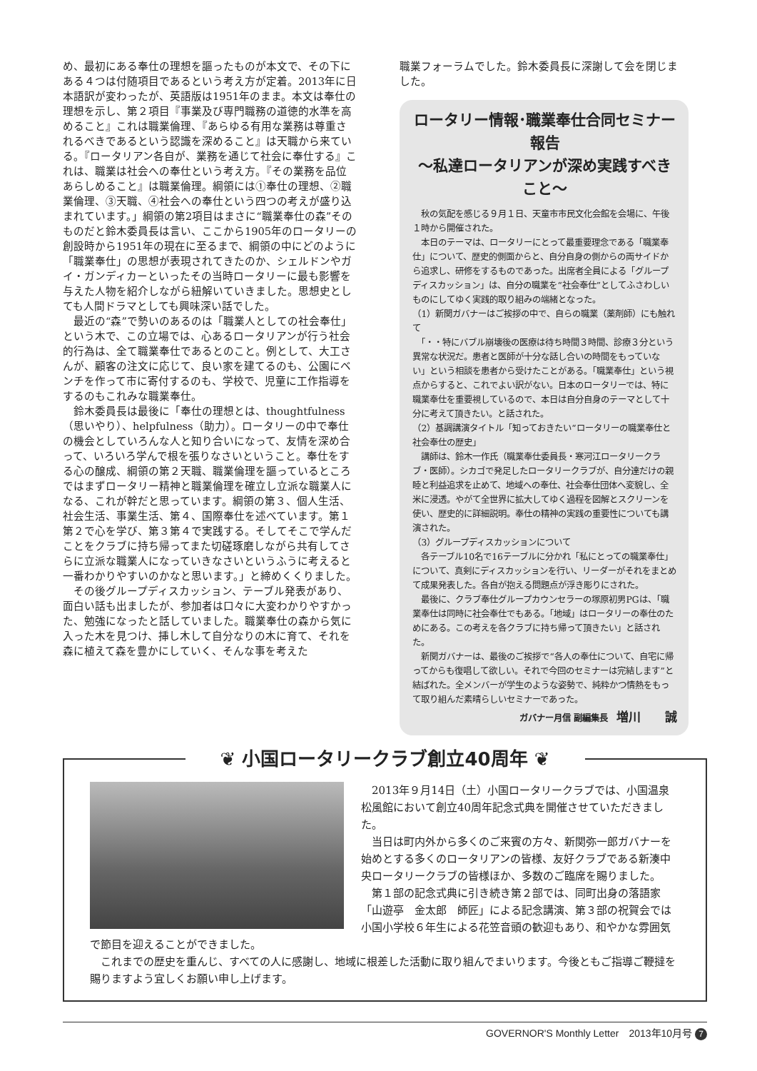め、最初にある奉仕の理想を謳ったものが本文で、その下にある４つは付随項目であるという考え方が定着。2013年に日本語訳が変わったが、英語版は1951年のまま。本文は奉仕の理想を示し、第２項目『事業及び専門職務の道徳的水準を高めること』これは職業倫理、『あらゆる有用な業務は尊重されるべきであるという認識を深めること』は天職から来ている。『ロータリアン各自が、業務を通じて社会に奉仕する』これは、職業は社会への奉仕という考え方。『その業務を品位あらしめること』は職業倫理。綱領には①奉仕の理想、②職業倫理、③天職、④社会への奉仕という四つの考えが盛り込まれています。」綱領の第2項目はまさに“職業奉仕の森”そのものだと鈴木委員長は言い、ここから1905年のロータリーの創設時から1951年の現在に至るまで、綱領の中にどのように「職業奉仕」の思想が表現されてきたのか、シェルドンやガイ・ガンディカーといったその当時ロータリーに最も影響を与えた人物を紹介しながら紐解いていきました。思想史としても人間ドラマとしても興味深い話でした。
　最近の“森”で勢いのあるのは「職業人としての社会奉仕」という木で、この立場では、心あるロータリアンが行う社会的行為は、全て職業奉仕であるとのこと。例として、大工さんが、顧客の注文に応じて、良い家を建てるのも、公園にベンチを作って市に寄付するのも、学校で、児童に工作指導をするのもこれみな職業奉仕。
　鈴木委員長は最後に「奉仕の理想とは、thoughtfulness（思いやり）、helpfulness（助力）。ロータリーの中で奉仕の機会としていろんな人と知り合いになって、友情を深め合って、いろいろ学んで根を張りなさいということ。奉仕をする心の醸成、綱領の第２天職、職業倫理を謳っているところではまずロータリー精神と職業倫理を確立し立派な職業人になる、これが幹だと思っています。綱領の第３、個人生活、社会生活、事業生活、第４、国際奉仕を述べています。第１第２で心を学び、第３第４で実践する。そしてそこで学んだことをクラブに持ち帰ってまた切磋琢磨しながら共有してさらに立派な職業人になっていきなさいというふうに考えると一番わかりやすいのかなと思います。」と締めくくりました。
　その後グループディスカッション、テーブル発表があり、面白い話も出ましたが、参加者は口々に大変わかりやすかった、勉強になったと話していました。職業奉仕の森から気に入った木を見つけ、挿し木して自分なりの木に育て、それを森に植えて森を豊かにしていく、そんな事を考えた
職業フォーラムでした。鈴木委員長に深謝して会を閉じました。
ロータリー情報･職業奉仕合同セミナー報告
～私達ロータリアンが深め実践すべきこと～
　秋の気配を感じる９月１日、天童市市民文化会館を会場に、午後１時から開催された。
　本日のテーマは、ロータリーにとって最重要理念である「職業奉仕」について、歴史的側面からと、自分自身の側からの両サイドから追求し、研修をするものであった。出席者全員による「グループディスカッション」は、自分の職業を“社会奉仕”としてふさわしいものにしてゆく実践的取り組みの端緒となった。
（1）新関ガバナーはご挨拶の中で、自らの職業（薬剤師）にも触れて
　「・・特にバブル崩壊後の医療は待ち時間３時間、診療３分という異常な状況だ。患者と医師が十分な話し合いの時間をもっていない」という相談を患者から受けたことがある。「職業奉仕」という視点からすると、これでよい訳がない。日本のロータリーでは、特に職業奉仕を重要視しているので、本日は自分自身のテーマとして十分に考えて頂きたい。と話された。
（2）基調講演タイトル「知っておきたい“ロータリーの職業奉仕と社会奉仕の歴史」
　講師は、鈴木一作氏（職業奉仕委員長・寒河江ロータリークラブ・医師）。シカゴで発足したロータリークラブが、自分達だけの親睦と利益追求を止めて、地域への奉仕、社会奉仕団体へ変貌し、全米に浸透。やがて全世界に拡大してゆく過程を図解とスクリーンを使い、歴史的に詳細説明。奉仕の精神の実践の重要性についても講演された。
（3）グループディスカッションについて
　各テーブル10名で16テーブルに分かれ「私にとっての職業奉仕」について、真剣にディスカッションを行い、リーダーがそれをまとめて成果発表した。各自が抱える問題点が浮き彫りにされた。
　最後に、クラブ奉仕グループカウンセラーの塚原初男PGは、「職業奉仕は同時に社会奉仕でもある。「地域」はロータリーの奉仕のためにある。この考えを各クラブに持ち帰って頂きたい」と話された。
　新関ガバナーは、最後のご挨拶で“各人の奉仕について、自宅に帰ってからも復唱して欲しい。それで今回のセミナーは完結します”と結ばれた。全メンバーが学生のような姿勢で、純粋かつ情熱をもって取り組んだ素晴らしいセミナーであった。
ガバナー月信 副編集長　増川　　誠
❦ 小国ロータリークラブ創立40周年 ❦
　2013年９月14日（土）小国ロータリークラブでは、小国温泉松風館において創立40周年記念式典を開催させていただきました。
　当日は町内外から多くのご来賓の方々、新関弥一郎ガバナーを始めとする多くのロータリアンの皆様、友好クラブである新湊中央ロータリークラブの皆様ほか、多数のご臨席を賜りました。
　第１部の記念式典に引き続き第２部では、同町出身の落語家「山遊亭　金太郎　師匠」による記念講演、第３部の祝賀会では小国小学校６年生による花笠音頭の歓迎もあり、和やかな雰囲気で節目を迎えることができました。
　これまでの歴史を重んじ、すべての人に感謝し、地域に根差した活動に取り組んでまいります。今後ともご指導ご鞭撻を賜りますよう宜しくお願い申し上げます。
GOVERNOR'S Monthly Letter　2013年10月号 7